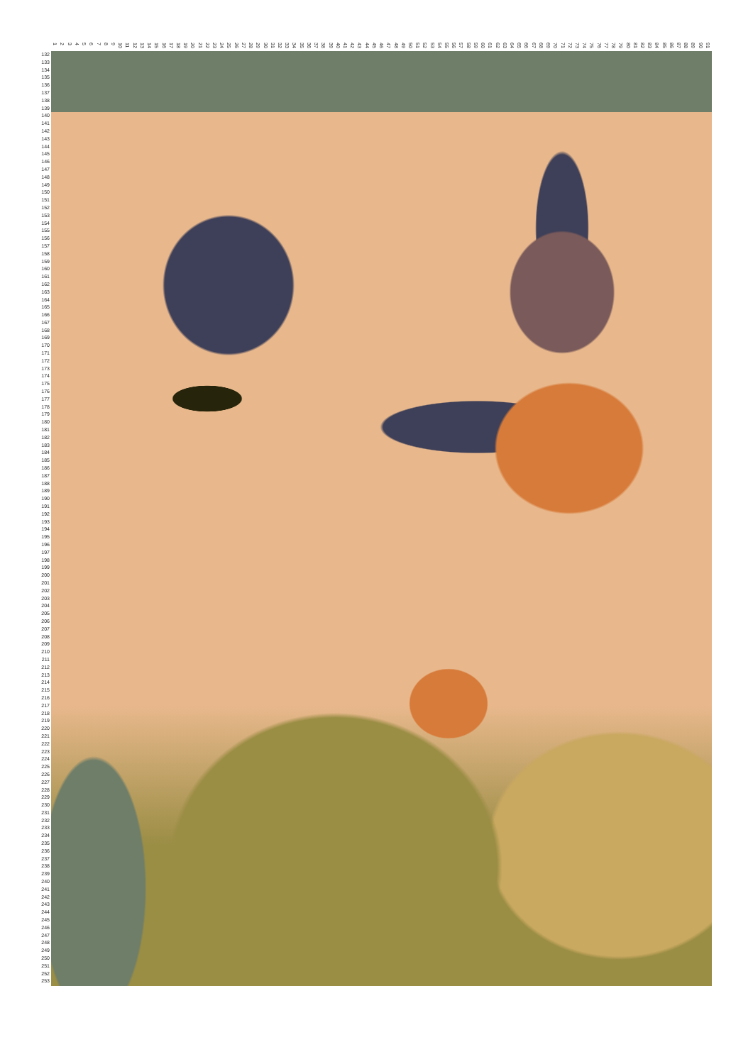123456789 10 11 12 13 14 15 16 17 18 19 20 21 22 23 24 25 26 27 28 29 30 31 32 33 34 35 36 37 38 39 40 41 42 43 44 45 46 47 48 49 50 51 52 53 54 55 56 57 58 59 60 61 62 63 64 65 66 67 68 69 70 71 72 73 74 75 76 77 78 79 80 81 82 83 84 85 86 87 88 89 90 91
132
133
134
135
136
137
138
139
140
141
142
143
144
145
146
147
148
149
150
151
152
153
154
155
156
157
158
159
160
161
162
163
164
165
166
167
168
169
170
171
172
173
174
175
176
177
178
179
180
181
182
183
184
185
186
187
188
189
190
191
192
193
194
195
196
197
198
199
200
201
202
203
204
205
206
207
208
209
210
211
212
213
214
215
216
217
218
219
220
221
222
223
224
225
226
227
228
229
230
231
232
233
234
235
236
237
238
239
240
241
242
243
244
245
246
247
248
249
250
251
252
253